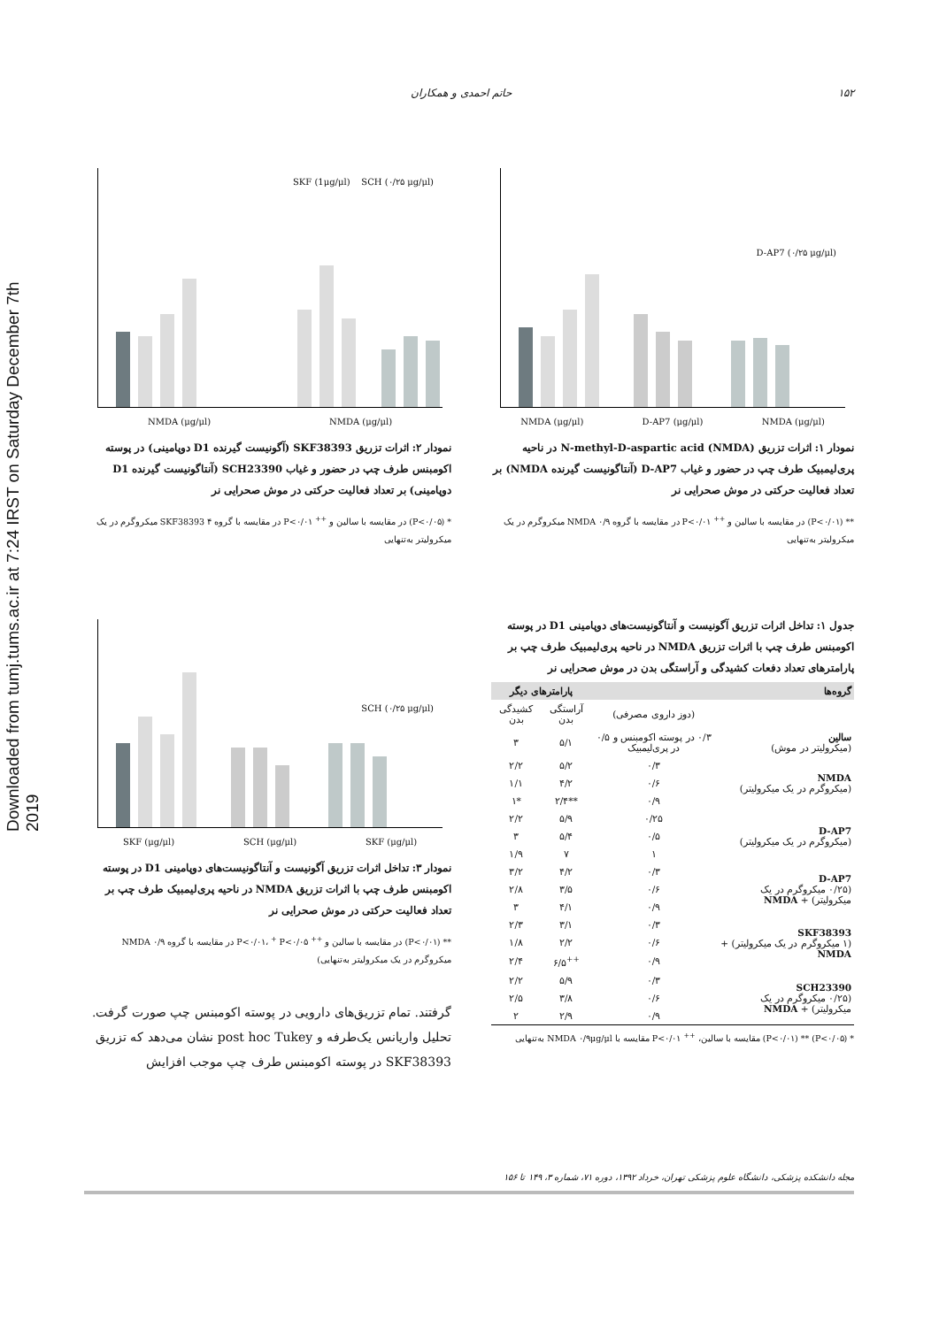Downloaded from tumj.tums.ac.ir at 7:24 IRST on Saturday December 7th 2019
۱۵۲ حاتم احمدی و همکاران
D-AP7 (۰/۲۵ μg/μl)
NMDA (μg/μl) D-AP7 (μg/μl) NMDA (μg/μl)
نمودار ۱: اثرات تزریق N-methyl-D-aspartic acid (NMDA) در ناحیه پری‌لیمبیک طرف چپ در حضور و غیاب D-AP7 (آنتاگونیست گیرنده NMDA) بر تعداد فعالیت حرکتی در موش صحرایی نر
** (P<۰/۰۱) در مقایسه با سالین و <sup>++</sup> P<۰/۰۱ در مقایسه با گروه NMDA ۰/۹ میکروگرم در یک میکرولیتر به‌تنهایی
SKF (1μg/μl) SCH (۰/۲۵ μg/μl)
NMDA (μg/μl) NMDA (μg/μl)
نمودار ۲: اثرات تزریق SKF38393 (آگونیست گیرنده D1 دوپامینی) در پوسته اکومبنس طرف چپ در حضور و غیاب SCH23390 (آنتاگونیست گیرنده D1 دوپامینی) بر تعداد فعالیت حرکتی در موش صحرایی نر
* (P<۰/۰۵) در مقایسه با سالین و <sup>++</sup> P<۰/۰۱ در مقایسه با گروه SKF38393 ۴ میکروگرم در یک میکرولیتر به‌تنهایی
جدول ۱: تداخل اثرات تزریق آگونیست و آنتاگونیست‌های دوپامینی D1 در پوسته اکومبنس طرف چپ با اثرات تزریق NMDA در ناحیه پری‌لیمبیک طرف چپ بر پارامترهای تعداد دفعات کشیدگی و آراستگی بدن در موش صحرایی نر
| گروه‌ها | | پارامترهای دیگر | |
| --- | --- | --- | --- |
| | (دوز داروی مصرفی) | آراستگی بدن | کشیدگی بدن |
| سالین (میکرولیتر در موش) | ۰/۳ در پوسته اکومبنس و ۰/۵ در پری‌لیمبیک | ۵/۱ | ۳ |
| NMDA (میکروگرم در یک میکرولیتر) | ۰/۳ | ۵/۲ | ۲/۲ |
| | ۰/۶ | ۴/۲ | ۱/۱ |
| | ۰/۹ | **۲/۴ | *۱ |
| D-AP7 (میکروگرم در یک میکرولیتر) | ۰/۲۵ | ۵/۹ | ۲/۲ |
| | ۰/۵ | ۵/۴ | ۳ |
| | ۱ | ۷ | ۱/۹ |
| D-AP7 (۰/۲۵ میکروگرم در یک میکرولیتر) + NMDA | ۰/۳ | ۴/۲ | ۳/۲ |
| | ۰/۶ | ۳/۵ | ۲/۸ |
| | ۰/۹ | ۴/۱ | ۳ |
| SKF38393 (۱ میکروگرم در یک میکرولیتر) + NMDA | ۰/۳ | ۳/۱ | ۲/۳ |
| | ۰/۶ | ۲/۲ | ۱/۸ |
| | ۰/۹ | <sup>++</sup>۶/۵ | ۲/۴ |
| SCH23390 (۰/۲۵ میکروگرم در یک میکرولیتر) + NMDA | ۰/۳ | ۵/۹ | ۲/۲ |
| | ۰/۶ | ۳/۸ | ۲/۵ |
| | ۰/۹ | ۲/۹ | ۲ |
* (P<۰/۰۵) ** (P<۰/۰۱) مقایسه با سالین، <sup>++</sup> P<۰/۰۱ مقایسه با NMDA ۰/۹μg/μl به‌تنهایی
SCH (۰/۲۵ μg/μl)
SKF (μg/μl) SCH (μg/μl) SKF (μg/μl)
نمودار ۳: تداخل اثرات تزریق آگونیست و آنتاگونیست‌های دوپامینی D1 در پوسته اکومبنس طرف چپ با اثرات تزریق NMDA در ناحیه پری‌لیمبیک طرف چپ بر تعداد فعالیت حرکتی در موش صحرایی نر
** (P<۰/۰۱) در مقایسه با سالین و <sup>++</sup> P<۰/۰۱، <sup>+</sup> P<۰/۰۵ در مقایسه با گروه NMDA ۰/۹ میکروگرم در یک میکرولیتر به‌تنهایی)
گرفتند. تمام تزریق‌های دارویی در پوسته اکومبنس چپ صورت گرفت. تحلیل واریانس یک‌طرفه و post hoc Tukey نشان می‌دهد که تزریق SKF38393 در پوسته اکومبنس طرف چپ موجب افزایش
مجله دانشکده پزشکی، دانشگاه علوم پزشکی تهران، خرداد ۱۳۹۲، دوره ۷۱، شماره ۳، ۱۴۹ تا ۱۵۶